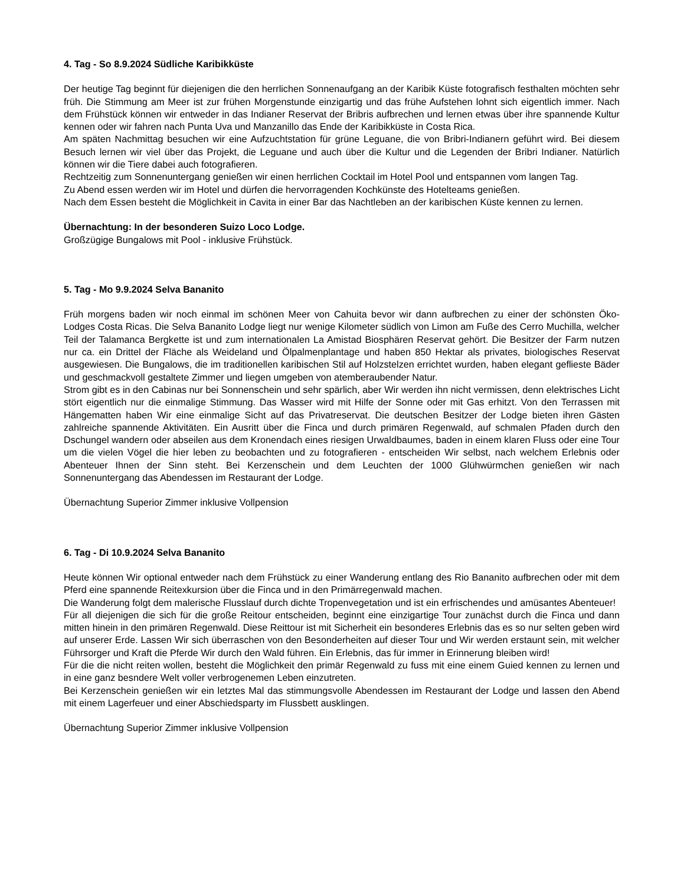4. Tag - So 8.9.2024 Südliche Karibikküste
Der heutige Tag beginnt für diejenigen die den herrlichen Sonnenaufgang an der Karibik Küste fotografisch festhalten möchten sehr früh. Die Stimmung am Meer ist zur frühen Morgenstunde einzigartig und das frühe Aufstehen lohnt sich eigentlich immer. Nach dem Frühstück können wir entweder in das Indianer Reservat der Bribris aufbrechen und lernen etwas über ihre spannende Kultur kennen oder wir fahren nach Punta Uva und Manzanillo das Ende der Karibikküste in Costa Rica.
Am späten Nachmittag besuchen wir eine Aufzuchtstation für grüne Leguane, die von Bribri-Indianern geführt wird. Bei diesem Besuch lernen wir viel über das Projekt, die Leguane und auch über die Kultur und die Legenden der Bribri Indianer. Natürlich können wir die Tiere dabei auch fotografieren.
Rechtzeitig zum Sonnenuntergang genießen wir einen herrlichen Cocktail im Hotel Pool und entspannen vom langen Tag.
Zu Abend essen werden wir im Hotel und dürfen die hervorragenden Kochkünste des Hotelteams genießen.
Nach dem Essen besteht die Möglichkeit in Cavita in einer Bar das Nachtleben an der karibischen Küste kennen zu lernen.
Übernachtung: In der besonderen Suizo Loco Lodge.
Großzügige Bungalows mit Pool - inklusive Frühstück.
5. Tag - Mo 9.9.2024 Selva Bananito
Früh morgens baden wir noch einmal im schönen Meer von Cahuita bevor wir dann aufbrechen zu einer der schönsten Öko-Lodges Costa Ricas. Die Selva Bananito Lodge liegt nur wenige Kilometer südlich von Limon am Fuße des Cerro Muchilla, welcher Teil der Talamanca Bergkette ist und zum internationalen La Amistad Biosphären Reservat gehört. Die Besitzer der Farm nutzen nur ca. ein Drittel der Fläche als Weideland und Ölpalmenplantage und haben 850 Hektar als privates, biologisches Reservat ausgewiesen. Die Bungalows, die im traditionellen karibischen Stil auf Holzstelzen errichtet wurden, haben elegant geflieste Bäder und geschmackvoll gestaltete Zimmer und liegen umgeben von atemberaubender Natur.
Strom gibt es in den Cabinas nur bei Sonnenschein und sehr spärlich, aber Wir werden ihn nicht vermissen, denn elektrisches Licht stört eigentlich nur die einmalige Stimmung. Das Wasser wird mit Hilfe der Sonne oder mit Gas erhitzt. Von den Terrassen mit Hängematten haben Wir eine einmalige Sicht auf das Privatreservat. Die deutschen Besitzer der Lodge bieten ihren Gästen zahlreiche spannende Aktivitäten. Ein Ausritt über die Finca und durch primären Regenwald, auf schmalen Pfaden durch den Dschungel wandern oder abseilen aus dem Kronendach eines riesigen Urwaldbaumes, baden in einem klaren Fluss oder eine Tour um die vielen Vögel die hier leben zu beobachten und zu fotografieren - entscheiden Wir selbst, nach welchem Erlebnis oder Abenteuer Ihnen der Sinn steht. Bei Kerzenschein und dem Leuchten der 1000 Glühwürmchen genießen wir nach Sonnenuntergang das Abendessen im Restaurant der Lodge.
Übernachtung Superior Zimmer inklusive Vollpension
6. Tag - Di 10.9.2024 Selva Bananito
Heute können Wir optional entweder nach dem Frühstück zu einer Wanderung entlang des Rio Bananito aufbrechen oder mit dem Pferd eine spannende Reitexkursion über die Finca und in den Primärregenwald machen.
Die Wanderung folgt dem malerische Flusslauf durch dichte Tropenvegetation und ist ein erfrischendes und amüsantes Abenteuer!
Für all diejenigen die sich für die große Reitour entscheiden, beginnt eine einzigartige Tour zunächst durch die Finca und dann mitten hinein in den primären Regenwald. Diese Reittour ist mit Sicherheit ein besonderes Erlebnis das es so nur selten geben wird auf unserer Erde. Lassen Wir sich überraschen von den Besonderheiten auf dieser Tour und Wir werden erstaunt sein, mit welcher Führsorger und Kraft die Pferde Wir durch den Wald führen. Ein Erlebnis, das für immer in Erinnerung bleiben wird!
Für die die nicht reiten wollen, besteht die Möglichkeit den primär Regenwald zu fuss mit eine einem Guied kennen zu lernen und in eine ganz besndere Welt voller verbrogenemen Leben einzutreten.
Bei Kerzenschein genießen wir ein letztes Mal das stimmungsvolle Abendessen im Restaurant der Lodge und lassen den Abend mit einem Lagerfeuer und einer Abschiedsparty im Flussbett ausklingen.
Übernachtung Superior Zimmer inklusive Vollpension